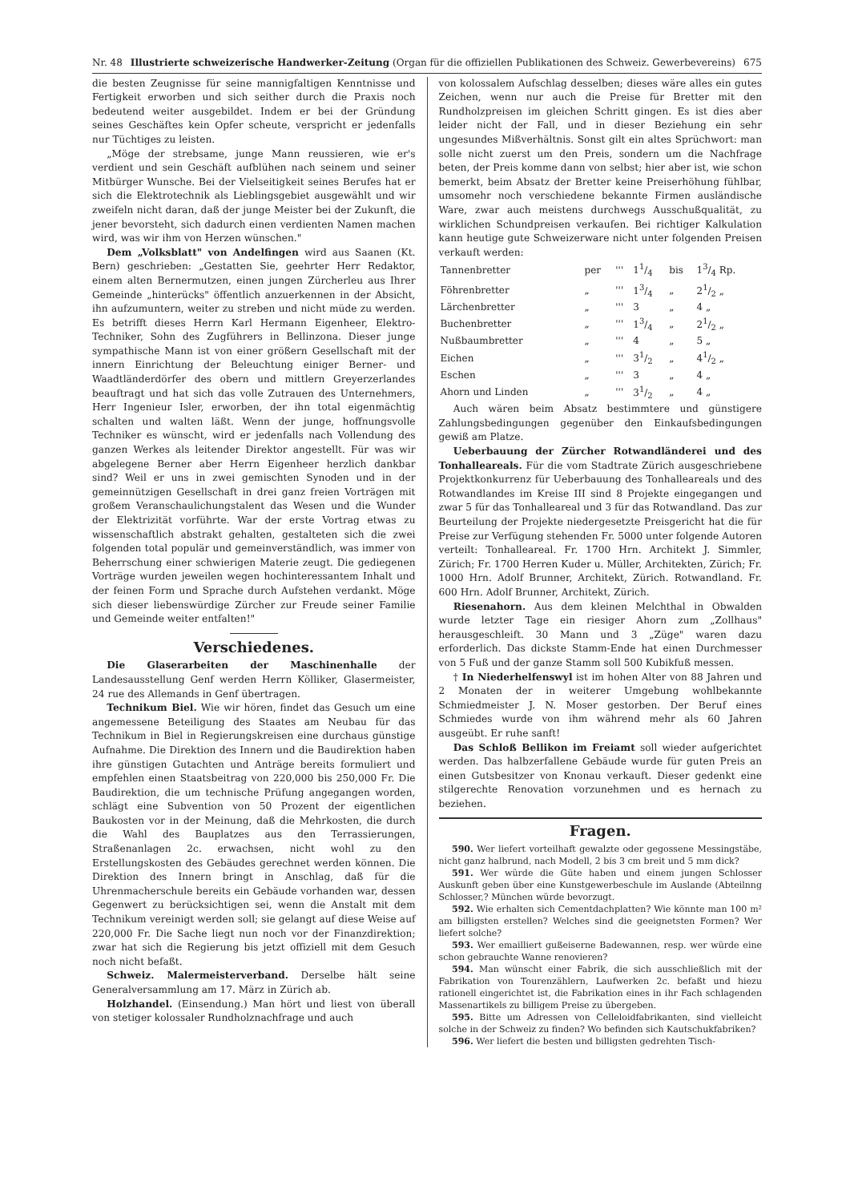Nr. 48 Illustrierte schweizerische Handwerker-Zeitung (Organ für die offiziellen Publikationen des Schweiz. Gewerbevereins) 675
die besten Zeugnisse für seine mannigfaltigen Kenntnisse und Fertigkeit erworben und sich seither durch die Praxis noch bedeutend weiter ausgebildet. Indem er bei der Gründung seines Geschäftes kein Opfer scheute, verspricht er jedenfalls nur Tüchtiges zu leisten.
„Möge der strebsame, junge Mann reussieren, wie er's verdient und sein Geschäft aufblühen nach seinem und seiner Mitbürger Wunsche. Bei der Vielseitigkeit seines Berufes hat er sich die Elektrotechnik als Lieblingsgebiet ausgewählt und wir zweifeln nicht daran, daß der junge Meister bei der Zukunft, die jener bevorsteht, sich dadurch einen verdienten Namen machen wird, was wir ihm von Herzen wünschen."
Dem „Volksblatt" von Andelfingen wird aus Saanen (Kt. Bern) geschrieben: „Gestatten Sie, geehrter Herr Redaktor, einem alten Bernermutzen, einen jungen Zürcherleu aus Ihrer Gemeinde „hinterücks" öffentlich anzuerkennen in der Absicht, ihn aufzumuntern, weiter zu streben und nicht müde zu werden. Es betrifft dieses Herrn Karl Hermann Eigenheer, Elektro-Techniker, Sohn des Zugführers in Bellinzona. Dieser junge sympathische Mann ist von einer größern Gesellschaft mit der innern Einrichtung der Beleuchtung einiger Berner- und Waadtländerdörfer des obern und mittlern Greyerzerlandes beauftragt und hat sich das volle Zutrauen des Unternehmers, Herr Ingenieur Isler, erworben, der ihn total eigenmächtig schalten und walten läßt. Wenn der junge, hoffnungsvolle Techniker es wünscht, wird er jedenfalls nach Vollendung des ganzen Werkes als leitender Direktor angestellt. Für was wir abgelegene Berner aber Herrn Eigenheer herzlich dankbar sind? Weil er uns in zwei gemischten Synoden und in der gemeinnützigen Gesellschaft in drei ganz freien Vorträgen mit großem Veranschaulichungstalent das Wesen und die Wunder der Elektrizität vorführte. War der erste Vortrag etwas zu wissenschaftlich abstrakt gehalten, gestalteten sich die zwei folgenden total populär und gemeinverständlich, was immer von Beherrschung einer schwierigen Materie zeugt. Die gediegenen Vorträge wurden jeweilen wegen hochinteressantem Inhalt und der feinen Form und Sprache durch Aufstehen verdankt. Möge sich dieser liebenswürdige Zürcher zur Freude seiner Familie und Gemeinde weiter entfalten!"
Verschiedenes.
Die Glaserarbeiten der Maschinenhalle der Landesausstellung Genf werden Herrn Kölliker, Glasermeister, 24 rue des Allemands in Genf übertragen.
Technikum Biel. Wie wir hören, findet das Gesuch um eine angemessene Beteiligung des Staates am Neubau für das Technikum in Biel in Regierungskreisen eine durchaus günstige Aufnahme. Die Direktion des Innern und die Baudirektion haben ihre günstigen Gutachten und Anträge bereits formuliert und empfehlen einen Staatsbeitrag von 220,000 bis 250,000 Fr. Die Baudirektion, die um technische Prüfung angegangen worden, schlägt eine Subvention von 50 Prozent der eigentlichen Baukosten vor in der Meinung, daß die Mehrkosten, die durch die Wahl des Bauplatzes aus den Terrassierungen, Straßenanlagen 2c. erwachsen, nicht wohl zu den Erstellungskosten des Gebäudes gerechnet werden können. Die Direktion des Innern bringt in Anschlag, daß für die Uhrenmacherschule bereits ein Gebäude vorhanden war, dessen Gegenwert zu berücksichtigen sei, wenn die Anstalt mit dem Technikum vereinigt werden soll; sie gelangt auf diese Weise auf 220,000 Fr. Die Sache liegt nun noch vor der Finanzdirektion; zwar hat sich die Regierung bis jetzt offiziell mit dem Gesuch noch nicht befaßt.
Schweiz. Malermeisterverband. Derselbe hält seine Generalversammlung am 17. März in Zürich ab.
Holzhandel. (Einsendung.) Man hört und liest von überall von stetiger kolossaler Rundholznachfrage und auch
von kolossalem Aufschlag desselben; dieses wäre alles ein gutes Zeichen, wenn nur auch die Preise für Bretter mit den Rundholzpreisen im gleichen Schritt gingen. Es ist dies aber leider nicht der Fall, und in dieser Beziehung ein sehr ungesundes Mißverhältnis. Sonst gilt ein altes Sprüchwort: man solle nicht zuerst um den Preis, sondern um die Nachfrage beten, der Preis komme dann von selbst; hier aber ist, wie schon bemerkt, beim Absatz der Bretter keine Preiserhöhung fühlbar, umsomehr noch verschiedene bekannte Firmen ausländische Ware, zwar auch meistens durchwegs Ausschußqualität, zu wirklichen Schundpreisen verkaufen. Bei richtiger Kalkulation kann heutige gute Schweizerware nicht unter folgenden Preisen verkauft werden:
| Tannenbretter | per | ''' | 11/4 | bis | 13/4 Rp. |
| Föhrenbretter | „ | ''' | 13/4 | „ | 21/2 „ |
| Lärchenbretter | „ | ''' | 3 | „ | 4 „ |
| Buchenbretter | „ | ''' | 13/4 | „ | 21/2 „ |
| Nußbaumbretter | „ | ''' | 4 | „ | 5 „ |
| Eichen | „ | ''' | 31/2 | „ | 41/2 „ |
| Eschen | „ | ''' | 3 | „ | 4 „ |
| Ahorn und Linden | „ | ''' | 31/2 | „ | 4 „ |
Auch wären beim Absatz bestimmtere und günstigere Zahlungsbedingungen gegenüber den Einkaufsbedingungen gewiß am Platze.
Ueberbauung der Zürcher Rotwandländerei und des Tonhalleareals. Für die vom Stadtrate Zürich ausgeschriebene Projektkonkurrenz für Ueberbauung des Tonhalleareals und des Rotwandlandes im Kreise III sind 8 Projekte eingegangen und zwar 5 für das Tonhalleareal und 3 für das Rotwandland. Das zur Beurteilung der Projekte niedergesetzte Preisgericht hat die für Preise zur Verfügung stehenden Fr. 5000 unter folgende Autoren verteilt: Tonhalleareal. Fr. 1700 Hrn. Architekt J. Simmler, Zürich; Fr. 1700 Herren Kuder u. Müller, Architekten, Zürich; Fr. 1000 Hrn. Adolf Brunner, Architekt, Zürich. Rotwandland. Fr. 600 Hrn. Adolf Brunner, Architekt, Zürich.
Riesenahorn. Aus dem kleinen Melchthal in Obwalden wurde letzter Tage ein riesiger Ahorn zum „Zollhaus" herausgeschleift. 30 Mann und 3 „Züge" waren dazu erforderlich. Das dickste Stamm-Ende hat einen Durchmesser von 5 Fuß und der ganze Stamm soll 500 Kubikfuß messen.
† In Niederhelfenswyl ist im hohen Alter von 88 Jahren und 2 Monaten der in weiterer Umgebung wohlbekannte Schmiedmeister J. N. Moser gestorben. Der Beruf eines Schmiedes wurde von ihm während mehr als 60 Jahren ausgeübt. Er ruhe sanft!
Das Schloß Bellikon im Freiamt soll wieder aufgerichtet werden. Das halbzerfallene Gebäude wurde für guten Preis an einen Gutsbesitzer von Knonau verkauft. Dieser gedenkt eine stilgerechte Renovation vorzunehmen und es hernach zu beziehen.
Fragen.
590. Wer liefert vorteilhaft gewalzte oder gegossene Messingstäbe, nicht ganz halbrund, nach Modell, 2 bis 3 cm breit und 5 mm dick?
591. Wer würde die Güte haben und einem jungen Schlosser Auskunft geben über eine Kunstgewerbeschule im Auslande (Abteilnng Schlosser,? München würde bevorzugt.
592. Wie erhalten sich Cementdachplatten? Wie könnte man 100 m² am billigsten erstellen? Welches sind die geeignetsten Formen? Wer liefert solche?
593. Wer emailliert gußeiserne Badewannen, resp. wer würde eine schon gebrauchte Wanne renovieren?
594. Man wünscht einer Fabrik, die sich ausschließlich mit der Fabrikation von Tourenzählern, Laufwerken 2c. befaßt und hiezu rationell eingerichtet ist, die Fabrikation eines in ihr Fach schlagenden Massenartikels zu billigem Preise zu übergeben.
595. Bitte um Adressen von Celleloidfabrikanten, sind vielleicht solche in der Schweiz zu finden? Wo befinden sich Kautschukfabriken?
596. Wer liefert die besten und billigsten gedrehten Tisch-